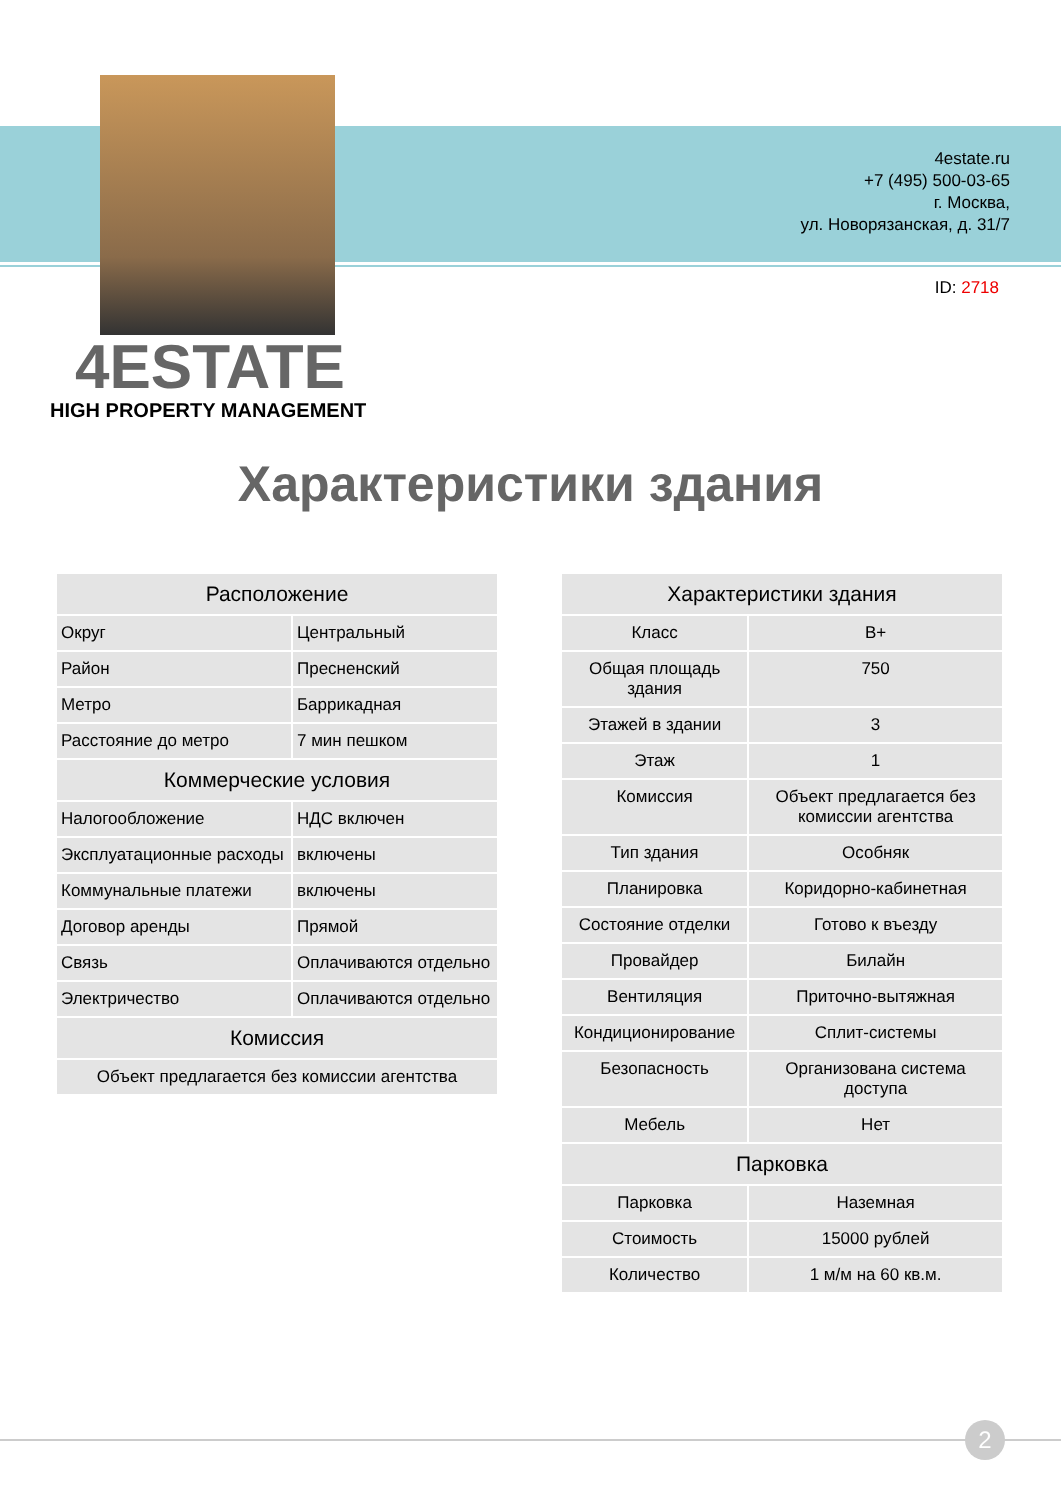4estate.ru
+7 (495) 500-03-65
г. Москва,
ул. Новорязанская, д. 31/7
ID: 2718
4ESTATE
HIGH PROPERTY MANAGEMENT
Характеристики здания
| Расположение | |
| --- | --- |
| Округ | Центральный |
| Район | Пресненский |
| Метро | Баррикадная |
| Расстояние до метро | 7 мин пешком |
| Коммерческие условия | |
| Налогообложение | НДС включен |
| Эксплуатационные расходы | включены |
| Коммунальные платежи | включены |
| Договор аренды | Прямой |
| Связь | Оплачиваются отдельно |
| Электричество | Оплачиваются отдельно |
| Комиссия | |
| Объект предлагается без комиссии агентства | |
| Характеристики здания | |
| --- | --- |
| Класс | B+ |
| Общая площадь здания | 750 |
| Этажей в здании | 3 |
| Этаж | 1 |
| Комиссия | Объект предлагается без комиссии агентства |
| Тип здания | Особняк |
| Планировка | Коридорно-кабинетная |
| Состояние отделки | Готово к въезду |
| Провайдер | Билайн |
| Вентиляция | Приточно-вытяжная |
| Кондиционирование | Сплит-системы |
| Безопасность | Организована система доступа |
| Мебель | Нет |
| Парковка | |
| Парковка | Наземная |
| Стоимость | 15000 рублей |
| Количество | 1 м/м на 60 кв.м. |
2